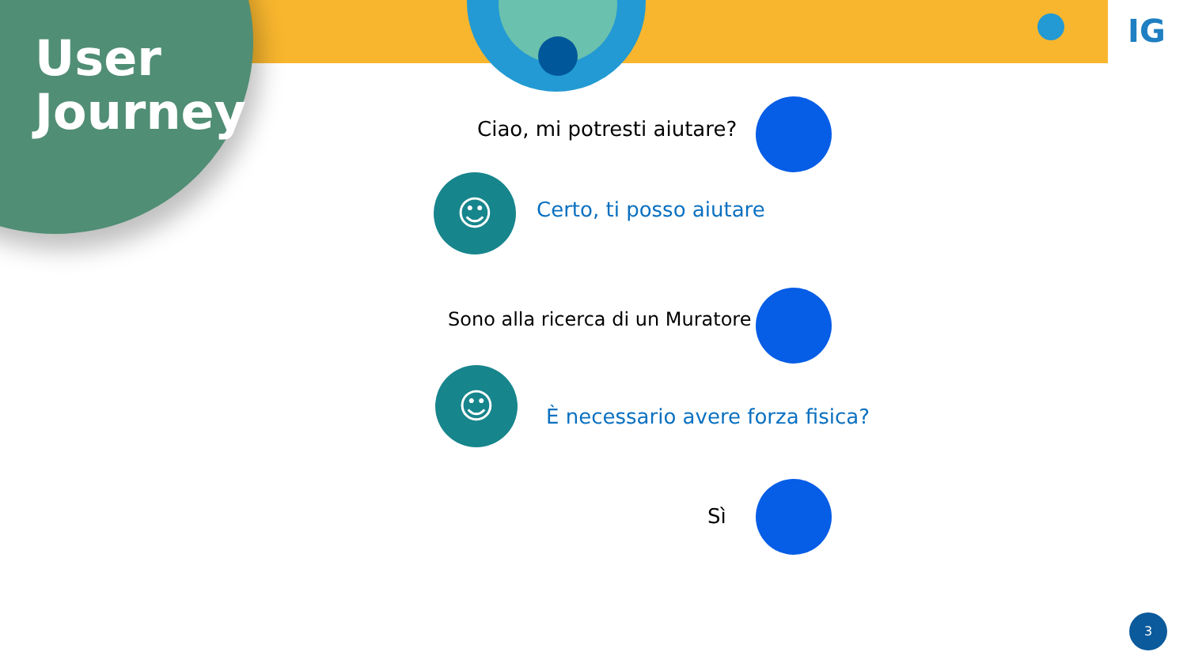User
Journey
IG
Ciao, mi potresti aiutare?
☺ Certo, ti posso aiutare
Sono alla ricerca di un Muratore
☺
È necessario avere forza fisica?
Sì
3